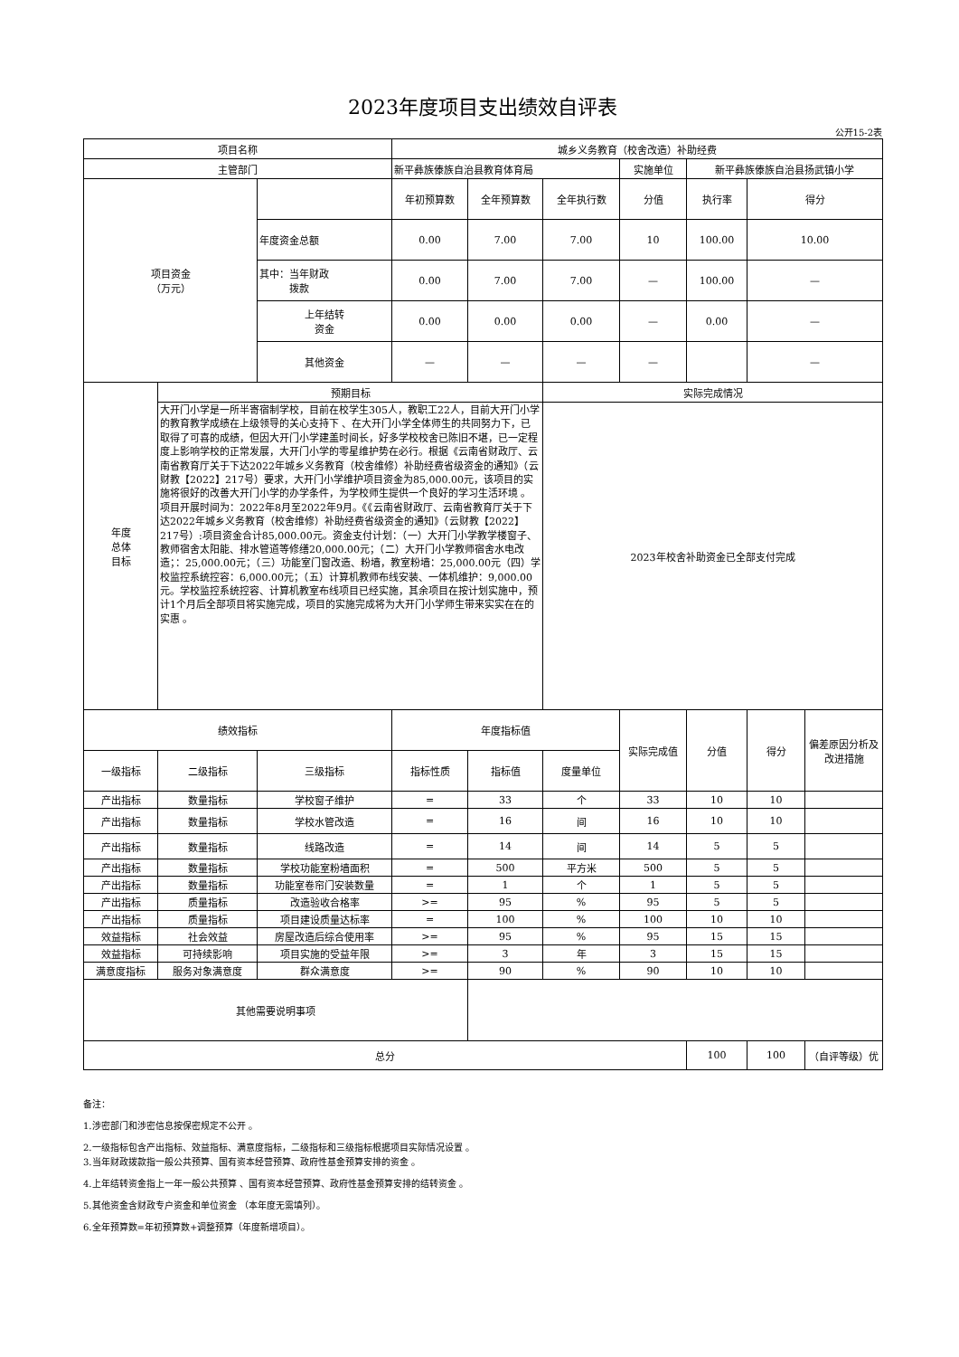2023年度项目支出绩效自评表
公开15-2表
| 项目名称 | | | 城乡义务教育（校舍改造）补助经费 | | | | | | |
| 主管部门 | | | 新平彝族傣族自治县教育体育局 | | | 实施单位 | 新平彝族傣族自治县扬武镇小学 | | |
| 项目资金 （万元） | | | 年初预算数 | 全年预算数 | 全年执行数 | 分值 | 执行率 | 得分 | |
| | | 年度资金总额 | 0.00 | 7.00 | 7.00 | 10 | 100.00 | 10.00 | |
| | | 其中：当年财政 拨款 | 0.00 | 7.00 | 7.00 | — | 100.00 | — | |
| | | 上年结转 资金 | 0.00 | 0.00 | 0.00 | — | 0.00 | — | |
| | | 其他资金 | — | — | — | — | | — | |
| 年度 总体 目标 | 预期目标 | | | | 实际完成情况 | | | | |
| | 大开门小学是一所半寄宿制学校，目前在校学生305人，教职工22人，目前大开门小学的教育教学成绩在上级领导的关心支持下 、在大开门小学全体师生的共同努力下，已取得了可喜的成绩，但因大开门小学建盖时间长，好多学校校舍已陈旧不堪，已一定程度上影响学校的正常发展，大开门小学的零星维护势在必行。根据《云南省财政厅、云南省教育厅关于下达2022年城乡义务教育（校舍维修）补助经费省级资金的通知》（云财教【2022】217号）要求，大开门小学维护项目资金为85,000.00元，该项目的实施将很好的改善大开门小学的办学条件，为学校师生提供一个良好的学习生活环境 。项目开展时间为：2022年8月至2022年9月。《《云南省财政厅、云南省教育厅关于下达2022年城乡义务教育（校舍维修）补助经费省级资金的通知》（云财教【2022】217号）:项目资金合计85,000.00元。资金支付计划：（一）大开门小学教学楼窗子、教师宿舍太阳能、排水管道等修缮20,000.00元；（二）大开门小学教师宿舍水电改造；：25,000.00元；（三）功能室门窗改造、粉墙，教室粉墙：25,000.00元（四）学校监控系统控容：6,000.00元；（五）计算机教师布线安装、一体机维护：9,000.00元。学校监控系统控容、计算机教室布线项目已经实施，其余项目在按计划实施中，预计1个月后全部项目将实施完成，项目的实施完成将为大开门小学师生带来实实在在的实惠 。 | | | | 2023年校舍补助资金已全部支付完成 | | | | |
| 绩效指标 | | | 年度指标值 | | | 实际完成值 | 分值 | 得分 | 偏差原因分析及改进措施 |
| 一级指标 | 二级指标 | 三级指标 | 指标性质 | 指标值 | 度量单位 | | | | |
| 产出指标 | 数量指标 | 学校窗子维护 | = | 33 | 个 | 33 | 10 | 10 | |
| 产出指标 | 数量指标 | 学校水管改造 | = | 16 | 间 | 16 | 10 | 10 | |
| 产出指标 | 数量指标 | 线路改造 | = | 14 | 间 | 14 | 5 | 5 | |
| 产出指标 | 数量指标 | 学校功能室粉墙面积 | = | 500 | 平方米 | 500 | 5 | 5 | |
| 产出指标 | 数量指标 | 功能室卷帘门安装数量 | = | 1 | 个 | 1 | 5 | 5 | |
| 产出指标 | 质量指标 | 改造验收合格率 | >= | 95 | % | 95 | 5 | 5 | |
| 产出指标 | 质量指标 | 项目建设质量达标率 | = | 100 | % | 100 | 10 | 10 | |
| 效益指标 | 社会效益 | 房屋改造后综合使用率 | >= | 95 | % | 95 | 15 | 15 | |
| 效益指标 | 可持续影响 | 项目实施的受益年限 | >= | 3 | 年 | 3 | 15 | 15 | |
| 满意度指标 | 服务对象满意度 | 群众满意度 | >= | 90 | % | 90 | 10 | 10 | |
| 其他需要说明事项 | | | | | | | | | |
| 总分 | | | | | | | 100 | 100 | （自评等级）优 |
备注：
1.涉密部门和涉密信息按保密规定不公开 。
2.一级指标包含产出指标、效益指标、满意度指标，二级指标和三级指标根据项目实际情况设置 。
3.当年财政拨款指一般公共预算、国有资本经营预算、政府性基金预算安排的资金 。
4.上年结转资金指上一年一般公共预算 、国有资本经营预算、政府性基金预算安排的结转资金 。
5.其他资金含财政专户资金和单位资金 （本年度无需填列）。
6.全年预算数=年初预算数+调整预算（年度新增项目）。